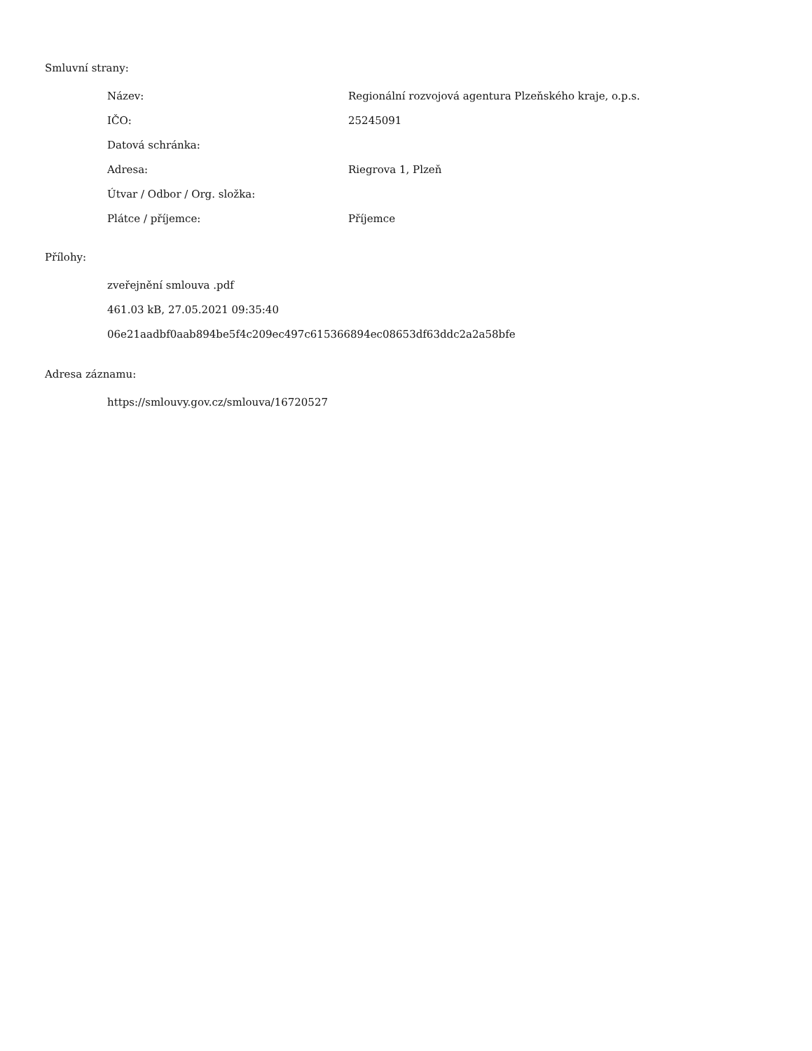Smluvní strany:
| Název: | Regionální rozvojová agentura Plzeňského kraje, o.p.s. |
| IČO: | 25245091 |
| Datová schránka: | |
| Adresa: | Riegrova 1, Plzeň |
| Útvar / Odbor / Org. složka: | |
| Plátce / příjemce: | Příjemce |
Přílohy:
zveřejnění smlouva .pdf
461.03 kB, 27.05.2021 09:35:40
06e21aadbf0aab894be5f4c209ec497c615366894ec08653df63ddc2a2a58bfe
Adresa záznamu:
https://smlouvy.gov.cz/smlouva/16720527